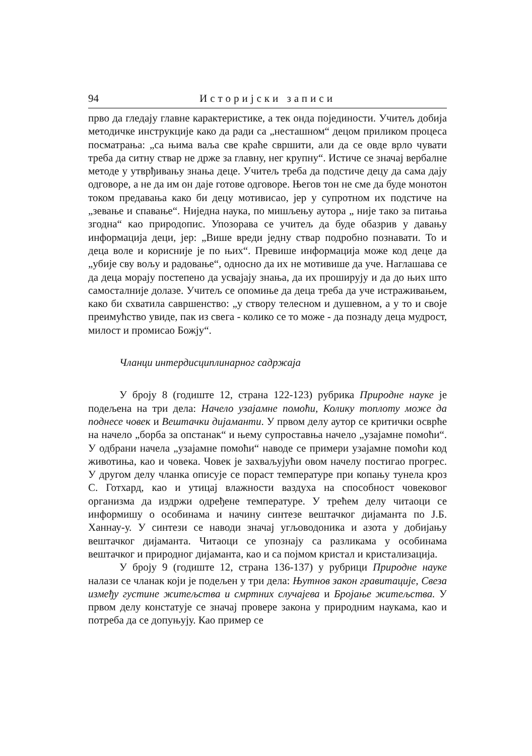94 Историјски записи
прво да гледају главне карактеристике, а тек онда појединости. Учитељ добија методичке инструкције како да ради са „несташном“ децом приликом процеса посматрања: „са њима ваља све краће свршити, али да се овде врло чувати треба да ситну ствар не држе за главну, нег крупну“. Истиче се значај вербалне методе у утврђивању знања деце. Учитељ треба да подстиче децу да сама дају одговоре, а не да им он даје готове одговоре. Његов тон не сме да буде монотон током предавања како би децу мотивисао, јер у супротном их подстиче на „зевање и спавање“. Ниједна наука, по мишљењу аутора „ није тако за питања згодна“ као природопис. Упозорава се учитељ да буде обазрив у давању информација деци, јер: „Више вреди једну ствар подробно познавати. То и деца воле и корисније је по њих“. Превише информација може код деце да „убије сву вољу и радовање“, односно да их не мотивише да уче. Наглашава се да деца морају постепено да усвајају знања, да их проширују и да до њих што самосталније долазе. Учитељ се опомиње да деца треба да уче истраживањем, како би схватила савршенство: „у створу телесном и душевном, а у то и своје преимућство увиде, пак из свега - колико се то може - да познаду деца мудрост, милост и промисао Божју“.
Чланци интердисциплинарног садржаја
У броју 8 (годиште 12, страна 122-123) рубрика Природне науке је подељена на три дела: Начело узајамне помоћи, Колику топлоту може да поднесе човек и Вештачки дијаманти. У првом делу аутор се критички осврће на начело „борба за опстанак“ и њему супроставња начело „узајамне помоћи“. У одбрани начела „узајамне помоћи“ наводе се примери узајамне помоћи код животиња, као и човека. Човек је захваљујући овом начелу постигао прогрес. У другом делу чланка описује се пораст температуре при копању тунела кроз С. Готхард, као и утицај влажности ваздуха на способност човековог организма да издржи одређене температуре. У трећем делу читаоци се информишу о особинама и начину синтезе вештачког дијаманта по Ј.Б. Ханнау-у. У синтези се наводи значај угљоводоника и азота у добијању вештачког дијаманта. Читаоци се упознају са разликама у особинама вештачког и природног дијаманта, као и са појмом кристал и кристализација.
У броју 9 (годиште 12, страна 136-137) у рубрици Природне науке налази се чланак који је подељен у три дела: Њутнов закон гравитације, Свеза између густине житељства и смртних случајева и Бројање житељства. У првом делу констатује се значај провере закона у природним наукама, као и потреба да се допуњују. Као пример се